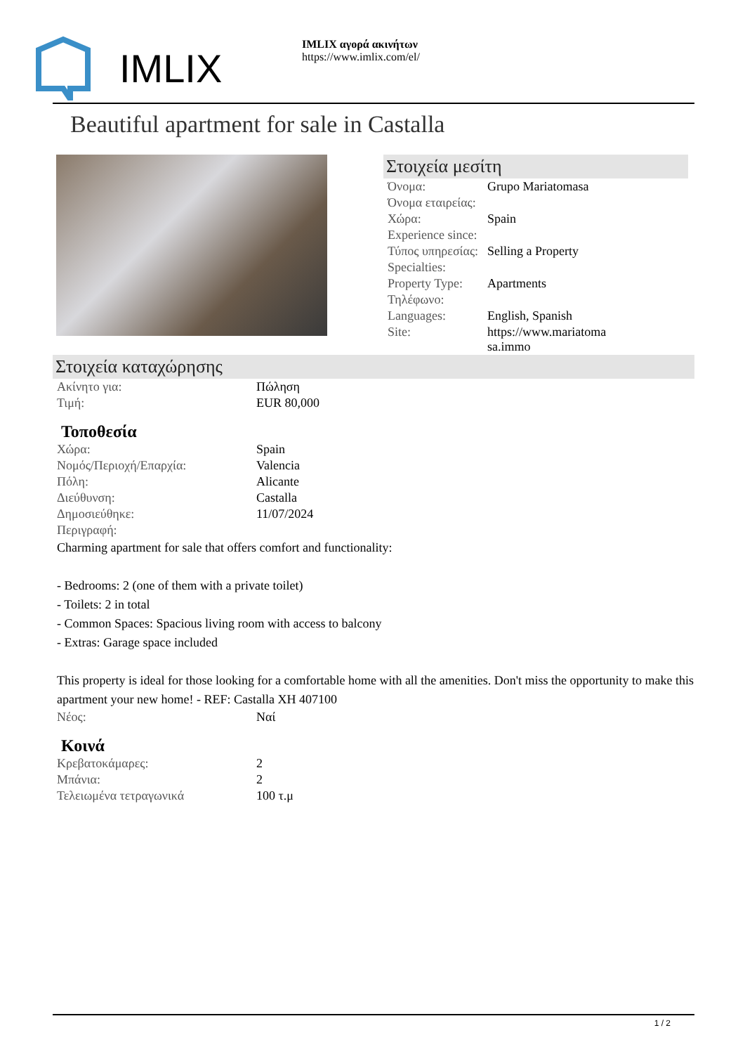IMLIX
IMLIX αγορά ακινήτων
https://www.imlix.com/el/
Beautiful apartment for sale in Castalla
Στοιχεία μεσίτη
| Όνομα: | Grupo Mariatomasa |
| Όνομα εταιρείας: | |
| Χώρα: | Spain |
| Experience since: | |
| Τύπος υπηρεσίας: | Selling a Property |
| Specialties: | |
| Property Type: | Apartments |
| Τηλέφωνο: | |
| Languages: | English, Spanish |
| Site: | https://www.mariatoma sa.immo |
Στοιχεία καταχώρησης
| Ακίνητο για: | Πώληση |
| Τιμή: | EUR 80,000 |
Τοποθεσία
| Χώρα: | Spain |
| Νομός/Περιοχή/Επαρχία: | Valencia |
| Πόλη: | Alicante |
| Διεύθυνση: | Castalla |
| Δημοσιεύθηκε: | 11/07/2024 |
| Περιγραφή: | |
Charming apartment for sale that offers comfort and functionality:
- Bedrooms: 2 (one of them with a private toilet)
- Toilets: 2 in total
- Common Spaces: Spacious living room with access to balcony
- Extras: Garage space included
This property is ideal for those looking for a comfortable home with all the amenities. Don't miss the opportunity to make this apartment your new home! - REF: Castalla XH 407100
| Νέος: | Ναί |
Κοινά
| Κρεβατοκάμαρες: | 2 |
| Μπάνια: | 2 |
| Τελειωμένα τετραγωνικά | 100 τ.μ |
1 / 2